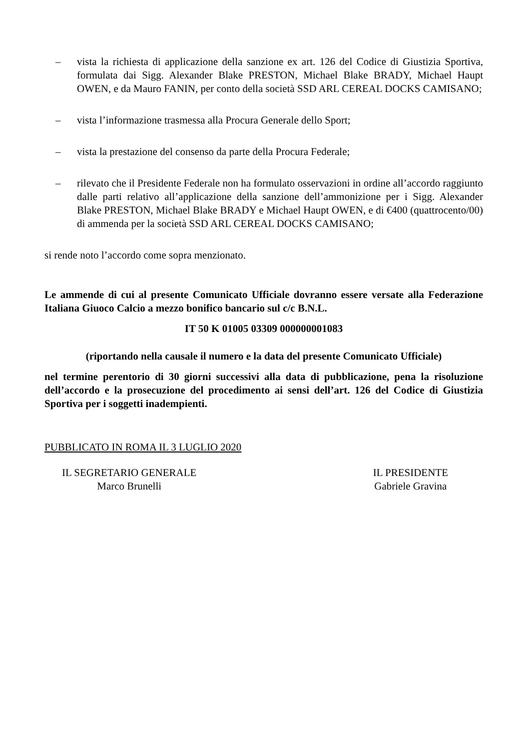– vista la richiesta di applicazione della sanzione ex art. 126 del Codice di Giustizia Sportiva, formulata dai Sigg. Alexander Blake PRESTON, Michael Blake BRADY, Michael Haupt OWEN, e da Mauro FANIN, per conto della società SSD ARL CEREAL DOCKS CAMISANO;
– vista l’informazione trasmessa alla Procura Generale dello Sport;
– vista la prestazione del consenso da parte della Procura Federale;
– rilevato che il Presidente Federale non ha formulato osservazioni in ordine all’accordo raggiunto dalle parti relativo all’applicazione della sanzione dell’ammonizione per i Sigg. Alexander Blake PRESTON, Michael Blake BRADY e Michael Haupt OWEN, e di €400 (quattrocento/00) di ammenda per la società SSD ARL CEREAL DOCKS CAMISANO;
si rende noto l’accordo come sopra menzionato.
Le ammende di cui al presente Comunicato Ufficiale dovranno essere versate alla Federazione Italiana Giuoco Calcio a mezzo bonifico bancario sul c/c B.N.L.
IT 50 K 01005 03309 000000001083
(riportando nella causale il numero e la data del presente Comunicato Ufficiale)
nel termine perentorio di 30 giorni successivi alla data di pubblicazione, pena la risoluzione dell’accordo e la prosecuzione del procedimento ai sensi dell’art. 126 del Codice di Giustizia Sportiva per i soggetti inadempienti.
PUBBLICATO IN ROMA IL 3 LUGLIO 2020
IL SEGRETARIO GENERALE
Marco Brunelli
IL PRESIDENTE
Gabriele Gravina